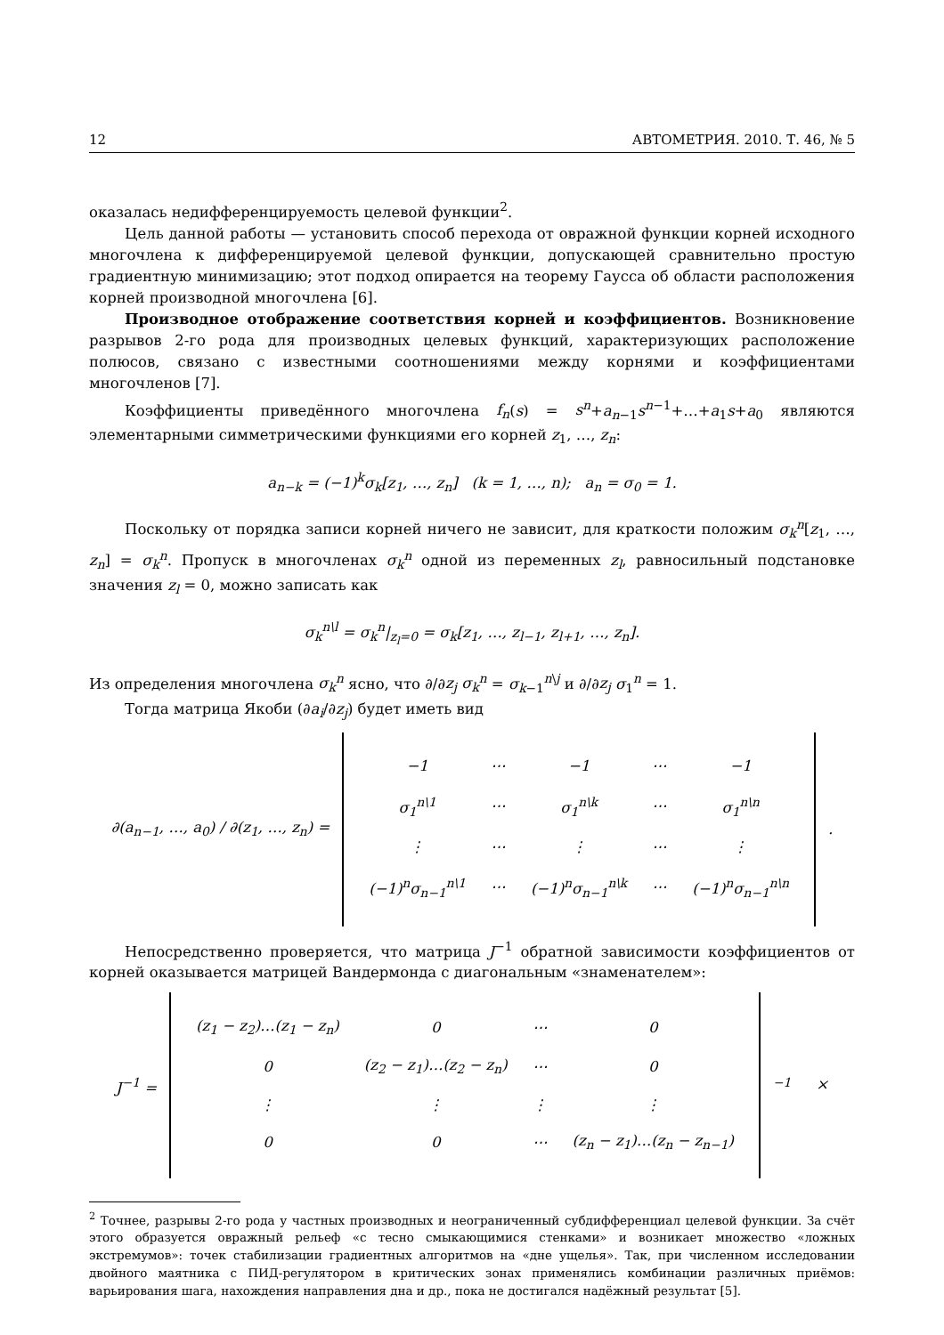12 АВТОМЕТРИЯ. 2010. Т. 46, № 5
оказалась недифференцируемость целевой функции<sup>2</sup>.
Цель данной работы — установить способ перехода от овражной функции корней исходного многочлена к дифференцируемой целевой функции, допускающей сравнительно простую градиентную минимизацию; этот подход опирается на теорему Гаусса об области расположения корней производной многочлена [6].
Производное отображение соответствия корней и коэффициентов. Возникновение разрывов 2-го рода для производных целевых функций, характеризующих расположение полюсов, связано с известными соотношениями между корнями и коэффициентами многочленов [7].
Коэффициенты приведённого многочлена f<sub>n</sub>(s) = s<sup>n</sup>+a<sub>n−1</sub>s<sup>n−1</sup>+…+a<sub>1</sub>s+a<sub>0</sub> являются элементарными симметрическими функциями его корней z<sub>1</sub>, …, z<sub>n</sub>:
a<sub>n−k</sub> = (−1)<sup>k</sup>σ<sub>k</sub>[z<sub>1</sub>, …, z<sub>n</sub>] (k = 1, …, n); a<sub>n</sub> = σ<sub>0</sub> = 1.
Поскольку от порядка записи корней ничего не зависит, для краткости положим σ<sub>k</sub><sup>n</sup>[z<sub>1</sub>, …, z<sub>n</sub>] = σ<sub>k</sub><sup>n</sup>. Пропуск в многочленах σ<sub>k</sub><sup>n</sup> одной из переменных z<sub>l</sub>, равносильный подстановке значения z<sub>l</sub> = 0, можно записать как
σ<sub>k</sub><sup>n\l</sup> = σ<sub>k</sub><sup>n</sup>|<sub>z<sub>l</sub>=0</sub> = σ<sub>k</sub>[z<sub>1</sub>, …, z<sub>l−1</sub>, z<sub>l+1</sub>, …, z<sub>n</sub>].
Из определения многочлена σ<sub>k</sub><sup>n</sup> ясно, что ∂/∂z<sub>j</sub> σ<sub>k</sub><sup>n</sup> = σ<sub>k−1</sub><sup>n\j</sup> и ∂/∂z<sub>j</sub> σ<sub>1</sub><sup>n</sup> = 1.
Тогда матрица Якоби (∂a<sub>i</sub>/∂z<sub>j</sub>) будет иметь вид
| ∂(a<sub>n−1</sub>, …, a<sub>0</sub>) / ∂(z<sub>1</sub>, …, z<sub>n</sub>) = | / −1 / ⋯ / −1 / ⋯ / −1 / / σ<sub>1</sub><sup>n\1</sup> / ⋯ / σ<sub>1</sub><sup>n\k</sup> / ⋯ / σ<sub>1</sub><sup>n\n</sup> / / ⋮ / ⋯ / ⋮ / ⋯ / ⋮ / / (−1)<sup>n</sup>σ<sub>n−1</sub><sup>n\1</sup> / ⋯ / (−1)<sup>n</sup>σ<sub>n−1</sub><sup>n\k</sup> / ⋯ / (−1)<sup>n</sup>σ<sub>n−1</sub><sup>n\n</sup> / | . |
Непосредственно проверяется, что матрица J<sup>−1</sup> обратной зависимости коэффициентов от корней оказывается матрицей Вандермонда с диагональным «знаменателем»:
| J<sup>−1</sup> = | / (z<sub>1</sub> − z<sub>2</sub>)…(z<sub>1</sub> − z<sub>n</sub>) / 0 / ⋯ / 0 / / 0 / (z<sub>2</sub> − z<sub>1</sub>)…(z<sub>2</sub> − z<sub>n</sub>) / ⋯ / 0 / / ⋮ / ⋮ / ⋮ / ⋮ / / 0 / 0 / ⋯ / (z<sub>n</sub> − z<sub>1</sub>)…(z<sub>n</sub> − z<sub>n−1</sub>) / | <sup>−1</sup> | × |
<sup>2</sup> Точнее, разрывы 2-го рода у частных производных и неограниченный субдифференциал целевой функции. За счёт этого образуется овражный рельеф «с тесно смыкающимися стенками» и возникает множество «ложных экстремумов»: точек стабилизации градиентных алгоритмов на «дне ущелья». Так, при численном исследовании двойного маятника с ПИД-регулятором в критических зонах применялись комбинации различных приёмов: варьирования шага, нахождения направления дна и др., пока не достигался надёжный результат [5].